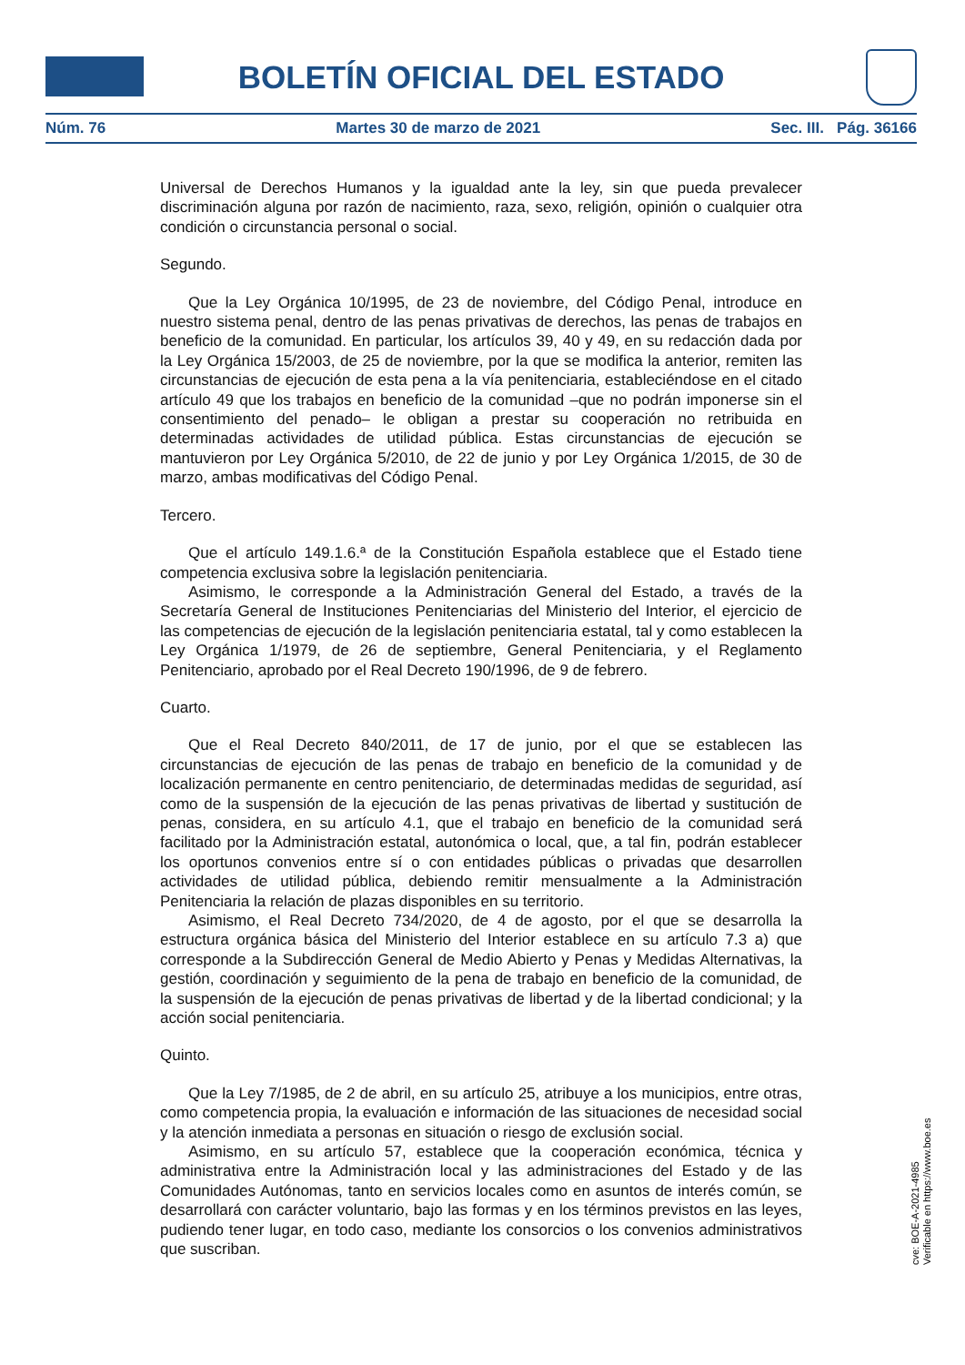BOLETÍN OFICIAL DEL ESTADO
Núm. 76 Martes 30 de marzo de 2021 Sec. III. Pág. 36166
Universal de Derechos Humanos y la igualdad ante la ley, sin que pueda prevalecer discriminación alguna por razón de nacimiento, raza, sexo, religión, opinión o cualquier otra condición o circunstancia personal o social.
Segundo.
Que la Ley Orgánica 10/1995, de 23 de noviembre, del Código Penal, introduce en nuestro sistema penal, dentro de las penas privativas de derechos, las penas de trabajos en beneficio de la comunidad. En particular, los artículos 39, 40 y 49, en su redacción dada por la Ley Orgánica 15/2003, de 25 de noviembre, por la que se modifica la anterior, remiten las circunstancias de ejecución de esta pena a la vía penitenciaria, estableciéndose en el citado artículo 49 que los trabajos en beneficio de la comunidad –que no podrán imponerse sin el consentimiento del penado– le obligan a prestar su cooperación no retribuida en determinadas actividades de utilidad pública. Estas circunstancias de ejecución se mantuvieron por Ley Orgánica 5/2010, de 22 de junio y por Ley Orgánica 1/2015, de 30 de marzo, ambas modificativas del Código Penal.
Tercero.
Que el artículo 149.1.6.ª de la Constitución Española establece que el Estado tiene competencia exclusiva sobre la legislación penitenciaria.
Asimismo, le corresponde a la Administración General del Estado, a través de la Secretaría General de Instituciones Penitenciarias del Ministerio del Interior, el ejercicio de las competencias de ejecución de la legislación penitenciaria estatal, tal y como establecen la Ley Orgánica 1/1979, de 26 de septiembre, General Penitenciaria, y el Reglamento Penitenciario, aprobado por el Real Decreto 190/1996, de 9 de febrero.
Cuarto.
Que el Real Decreto 840/2011, de 17 de junio, por el que se establecen las circunstancias de ejecución de las penas de trabajo en beneficio de la comunidad y de localización permanente en centro penitenciario, de determinadas medidas de seguridad, así como de la suspensión de la ejecución de las penas privativas de libertad y sustitución de penas, considera, en su artículo 4.1, que el trabajo en beneficio de la comunidad será facilitado por la Administración estatal, autonómica o local, que, a tal fin, podrán establecer los oportunos convenios entre sí o con entidades públicas o privadas que desarrollen actividades de utilidad pública, debiendo remitir mensualmente a la Administración Penitenciaria la relación de plazas disponibles en su territorio.
Asimismo, el Real Decreto 734/2020, de 4 de agosto, por el que se desarrolla la estructura orgánica básica del Ministerio del Interior establece en su artículo 7.3 a) que corresponde a la Subdirección General de Medio Abierto y Penas y Medidas Alternativas, la gestión, coordinación y seguimiento de la pena de trabajo en beneficio de la comunidad, de la suspensión de la ejecución de penas privativas de libertad y de la libertad condicional; y la acción social penitenciaria.
Quinto.
Que la Ley 7/1985, de 2 de abril, en su artículo 25, atribuye a los municipios, entre otras, como competencia propia, la evaluación e información de las situaciones de necesidad social y la atención inmediata a personas en situación o riesgo de exclusión social.
Asimismo, en su artículo 57, establece que la cooperación económica, técnica y administrativa entre la Administración local y las administraciones del Estado y de las Comunidades Autónomas, tanto en servicios locales como en asuntos de interés común, se desarrollará con carácter voluntario, bajo las formas y en los términos previstos en las leyes, pudiendo tener lugar, en todo caso, mediante los consorcios o los convenios administrativos que suscriban.
cve: BOE-A-2021-4985
Verificable en https://www.boe.es